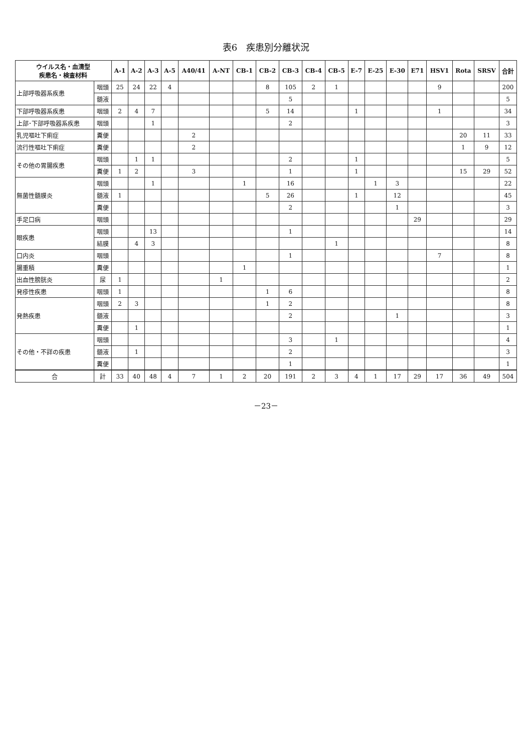表6　疾患別分離状況
| ウイルス名・血清型 疾患名・検査材料 | | A-1 | A-2 | A-3 | A-5 | A40/41 | A-NT | CB-1 | CB-2 | CB-3 | CB-4 | CB-5 | E-7 | E-25 | E-30 | E71 | HSV1 | Rota | SRSV | 合計 |
| --- | --- | --- | --- | --- | --- | --- | --- | --- | --- | --- | --- | --- | --- | --- | --- | --- | --- | --- | --- | --- |
| 上部呼吸器系疾患 | 咽頭 | 25 | 24 | 22 | 4 | | | | 8 | 105 | 2 | 1 | | | | | 9 | | | 200 |
| | 髄液 | | | | | | | | | 5 | | | | | | | | | | 5 |
| 下部呼吸器系疾患 | 咽頭 | 2 | 4 | 7 | | | | | 5 | 14 | | | 1 | | | | 1 | | | 34 |
| 上部･下部呼吸器系疾患 | 咽頭 | | | 1 | | | | | | 2 | | | | | | | | | | 3 |
| 乳児嘔吐下痢症 | 糞便 | | | | | 2 | | | | | | | | | | | | 20 | 11 | 33 |
| 流行性嘔吐下痢症 | 糞便 | | | | | 2 | | | | | | | | | | | | 1 | 9 | 12 |
| その他の胃腸疾患 | 咽頭 | | 1 | 1 | | | | | | 2 | | | 1 | | | | | | | 5 |
| | 糞便 | 1 | 2 | | | 3 | | | | 1 | | | 1 | | | | | 15 | 29 | 52 |
| 無菌性髄膜炎 | 咽頭 | | | 1 | | | | 1 | | 16 | | | | 1 | 3 | | | | | 22 |
| | 髄液 | 1 | | | | | | | 5 | 26 | | | 1 | | 12 | | | | | 45 |
| | 糞便 | | | | | | | | | 2 | | | | | 1 | | | | | 3 |
| 手足口病 | 咽頭 | | | | | | | | | | | | | | | 29 | | | | 29 |
| 眼疾患 | 咽頭 | | | 13 | | | | | | 1 | | | | | | | | | | 14 |
| | 結膜 | | 4 | 3 | | | | | | | | 1 | | | | | | | | 8 |
| 口内炎 | 咽頭 | | | | | | | | | 1 | | | | | | | 7 | | | 8 |
| 腸重積 | 糞便 | | | | | | | 1 | | | | | | | | | | | | 1 |
| 出血性膀胱炎 | 尿 | 1 | | | | | 1 | | | | | | | | | | | | | 2 |
| 発疹性疾患 | 咽頭 | 1 | | | | | | | 1 | 6 | | | | | | | | | | 8 |
| 発熱疾患 | 咽頭 | 2 | 3 | | | | | | 1 | 2 | | | | | | | | | | 8 |
| | 髄液 | | | | | | | | | 2 | | | | | 1 | | | | | 3 |
| | 糞便 | | 1 | | | | | | | | | | | | | | | | | 1 |
| その他・不詳の疾患 | 咽頭 | | | | | | | | | 3 | | 1 | | | | | | | | 4 |
| | 髄液 | | 1 | | | | | | | 2 | | | | | | | | | | 3 |
| | 糞便 | | | | | | | | | 1 | | | | | | | | | | 1 |
| 合 | 計 | 33 | 40 | 48 | 4 | 7 | 1 | 2 | 20 | 191 | 2 | 3 | 4 | 1 | 17 | 29 | 17 | 36 | 49 | 504 |
－23－